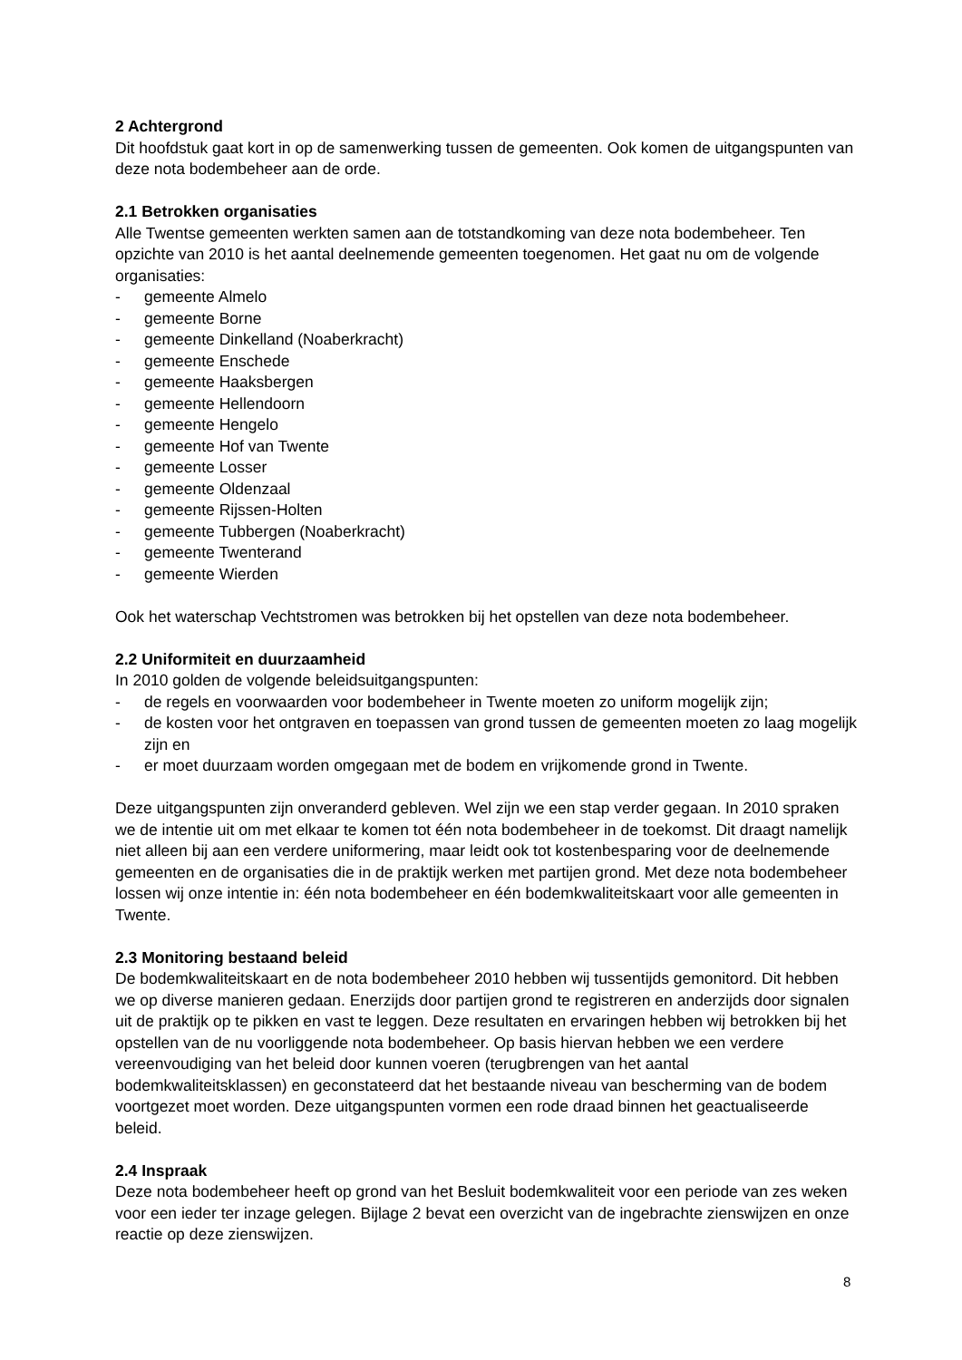2 Achtergrond
Dit hoofdstuk gaat kort in op de samenwerking tussen de gemeenten. Ook komen de uitgangspunten van deze nota bodembeheer aan de orde.
2.1 Betrokken organisaties
Alle Twentse gemeenten werkten samen aan de totstandkoming van deze nota bodembeheer. Ten opzichte van 2010 is het aantal deelnemende gemeenten toegenomen. Het gaat nu om de volgende organisaties:
- gemeente Almelo
- gemeente Borne
- gemeente Dinkelland (Noaberkracht)
- gemeente Enschede
- gemeente Haaksbergen
- gemeente Hellendoorn
- gemeente Hengelo
- gemeente Hof van Twente
- gemeente Losser
- gemeente Oldenzaal
- gemeente Rijssen-Holten
- gemeente Tubbergen (Noaberkracht)
- gemeente Twenterand
- gemeente Wierden
Ook het waterschap Vechtstromen was betrokken bij het opstellen van deze nota bodembeheer.
2.2 Uniformiteit en duurzaamheid
In 2010 golden de volgende beleidsuitgangspunten:
- de regels en voorwaarden voor bodembeheer in Twente moeten zo uniform mogelijk zijn;
- de kosten voor het ontgraven en toepassen van grond tussen de gemeenten moeten zo laag mogelijk zijn en
- er moet duurzaam worden omgegaan met de bodem en vrijkomende grond in Twente.
Deze uitgangspunten zijn onveranderd gebleven. Wel zijn we een stap verder gegaan. In 2010 spraken we de intentie uit om met elkaar te komen tot één nota bodembeheer in de toekomst. Dit draagt namelijk niet alleen bij aan een verdere uniformering, maar leidt ook tot kostenbesparing voor de deelnemende gemeenten en de organisaties die in de praktijk werken met partijen grond. Met deze nota bodembeheer lossen wij onze intentie in: één nota bodembeheer en één bodemkwaliteitskaart voor alle gemeenten in Twente.
2.3 Monitoring bestaand beleid
De bodemkwaliteitskaart en de nota bodembeheer 2010 hebben wij tussentijds gemonitord. Dit hebben we op diverse manieren gedaan. Enerzijds door partijen grond te registreren en anderzijds door signalen uit de praktijk op te pikken en vast te leggen. Deze resultaten en ervaringen hebben wij betrokken bij het opstellen van de nu voorliggende nota bodembeheer. Op basis hiervan hebben we een verdere vereenvoudiging van het beleid door kunnen voeren (terugbrengen van het aantal bodemkwaliteitsklassen) en geconstateerd dat het bestaande niveau van bescherming van de bodem voortgezet moet worden. Deze uitgangspunten vormen een rode draad binnen het geactualiseerde beleid.
2.4 Inspraak
Deze nota bodembeheer heeft op grond van het Besluit bodemkwaliteit voor een periode van zes weken voor een ieder ter inzage gelegen. Bijlage 2 bevat een overzicht van de ingebrachte zienswijzen en onze reactie op deze zienswijzen.
8